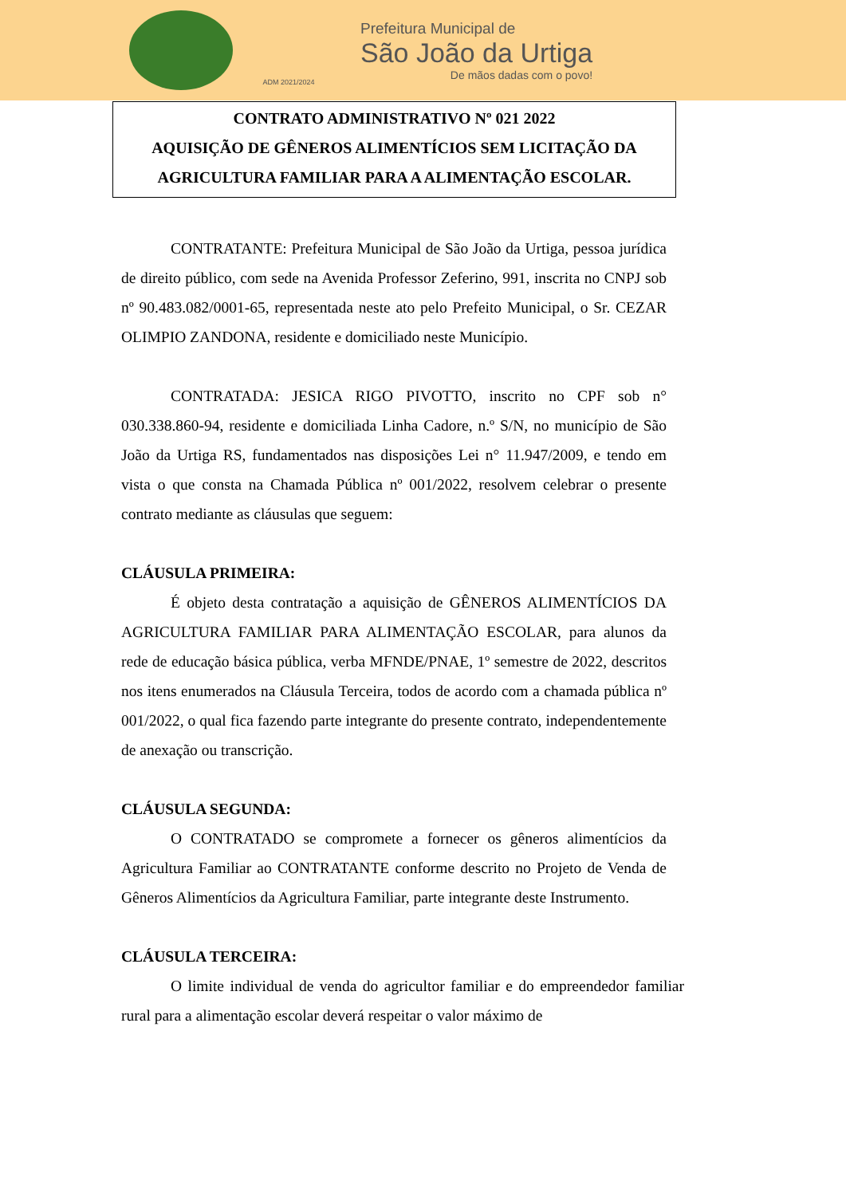ADM 2021/2024
Prefeitura Municipal de
São João da Urtiga
De mãos dadas com o povo!
CONTRATO ADMINISTRATIVO Nº 021 2022
AQUISIÇÃO DE GÊNEROS ALIMENTÍCIOS SEM LICITAÇÃO DA
AGRICULTURA FAMILIAR PARA A ALIMENTAÇÃO ESCOLAR.
CONTRATANTE: Prefeitura Municipal de São João da Urtiga, pessoa jurídica de direito público, com sede na Avenida Professor Zeferino, 991, inscrita no CNPJ sob nº 90.483.082/0001-65, representada neste ato pelo Prefeito Municipal, o Sr. CEZAR OLIMPIO ZANDONA, residente e domiciliado neste Município.
CONTRATADA: JESICA RIGO PIVOTTO, inscrito no CPF sob n° 030.338.860-94, residente e domiciliada Linha Cadore, n.º S/N, no município de São João da Urtiga RS, fundamentados nas disposições Lei n° 11.947/2009, e tendo em vista o que consta na Chamada Pública nº 001/2022, resolvem celebrar o presente contrato mediante as cláusulas que seguem:
CLÁUSULA PRIMEIRA:
É objeto desta contratação a aquisição de GÊNEROS ALIMENTÍCIOS DA AGRICULTURA FAMILIAR PARA ALIMENTAÇÃO ESCOLAR, para alunos da rede de educação básica pública, verba MFNDE/PNAE, 1º semestre de 2022, descritos nos itens enumerados na Cláusula Terceira, todos de acordo com a chamada pública nº 001/2022, o qual fica fazendo parte integrante do presente contrato, independentemente de anexação ou transcrição.
CLÁUSULA SEGUNDA:
O CONTRATADO se compromete a fornecer os gêneros alimentícios da Agricultura Familiar ao CONTRATANTE conforme descrito no Projeto de Venda de Gêneros Alimentícios da Agricultura Familiar, parte integrante deste Instrumento.
CLÁUSULA TERCEIRA:
O limite individual de venda do agricultor familiar e do empreendedor familiar rural para a alimentação escolar deverá respeitar o valor máximo de